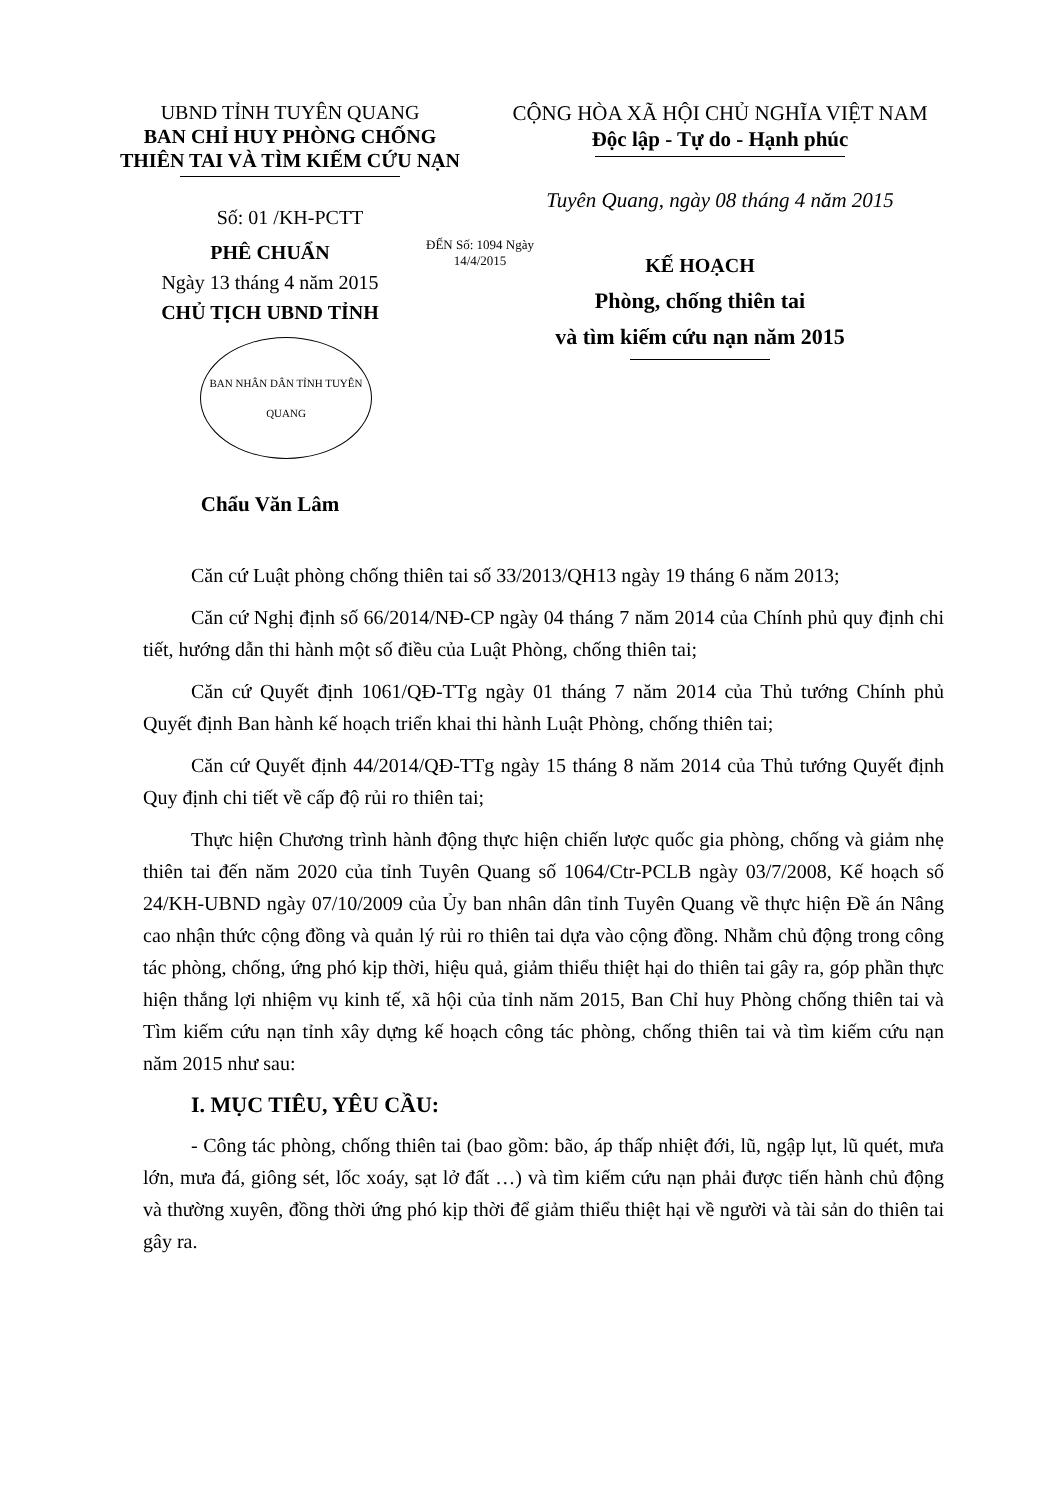UBND TỈNH TUYÊN QUANG
BAN CHỈ HUY PHÒNG CHỐNG
THIÊN TAI VÀ TÌM KIẾM CỨU NẠN
Số: 01 /KH-PCTT
CỘNG HÒA XÃ HỘI CHỦ NGHĨA VIỆT NAM
Độc lập - Tự do - Hạnh phúc
Tuyên Quang, ngày 08 tháng 4 năm 2015
PHÊ CHUẨN
Ngày 13 tháng 4 năm 2015
CHỦ TỊCH UBND TỈNH
BAN NHÂN DÂN TỈNH TUYÊN QUANG
Chẩu Văn Lâm
ĐẾN Số: 1094 Ngày 14/4/2015
KẾ HOẠCH
Phòng, chống thiên tai
và tìm kiếm cứu nạn năm 2015
Căn cứ Luật phòng chống thiên tai số 33/2013/QH13 ngày 19 tháng 6 năm 2013;
Căn cứ Nghị định số 66/2014/NĐ-CP ngày 04 tháng 7 năm 2014 của Chính phủ quy định chi tiết, hướng dẫn thi hành một số điều của Luật Phòng, chống thiên tai;
Căn cứ Quyết định 1061/QĐ-TTg ngày 01 tháng 7 năm 2014 của Thủ tướng Chính phủ Quyết định Ban hành kế hoạch triển khai thi hành Luật Phòng, chống thiên tai;
Căn cứ Quyết định 44/2014/QĐ-TTg ngày 15 tháng 8 năm 2014 của Thủ tướng Quyết định Quy định chi tiết về cấp độ rủi ro thiên tai;
Thực hiện Chương trình hành động thực hiện chiến lược quốc gia phòng, chống và giảm nhẹ thiên tai đến năm 2020 của tỉnh Tuyên Quang số 1064/Ctr-PCLB ngày 03/7/2008, Kế hoạch số 24/KH-UBND ngày 07/10/2009 của Ủy ban nhân dân tỉnh Tuyên Quang về thực hiện Đề án Nâng cao nhận thức cộng đồng và quản lý rủi ro thiên tai dựa vào cộng đồng. Nhằm chủ động trong công tác phòng, chống, ứng phó kịp thời, hiệu quả, giảm thiểu thiệt hại do thiên tai gây ra, góp phần thực hiện thắng lợi nhiệm vụ kinh tế, xã hội của tỉnh năm 2015, Ban Chỉ huy Phòng chống thiên tai và Tìm kiếm cứu nạn tỉnh xây dựng kế hoạch công tác phòng, chống thiên tai và tìm kiếm cứu nạn năm 2015 như sau:
I. MỤC TIÊU, YÊU CẦU:
- Công tác phòng, chống thiên tai (bao gồm: bão, áp thấp nhiệt đới, lũ, ngập lụt, lũ quét, mưa lớn, mưa đá, giông sét, lốc xoáy, sạt lở đất …) và tìm kiếm cứu nạn phải được tiến hành chủ động và thường xuyên, đồng thời ứng phó kịp thời để giảm thiểu thiệt hại về người và tài sản do thiên tai gây ra.